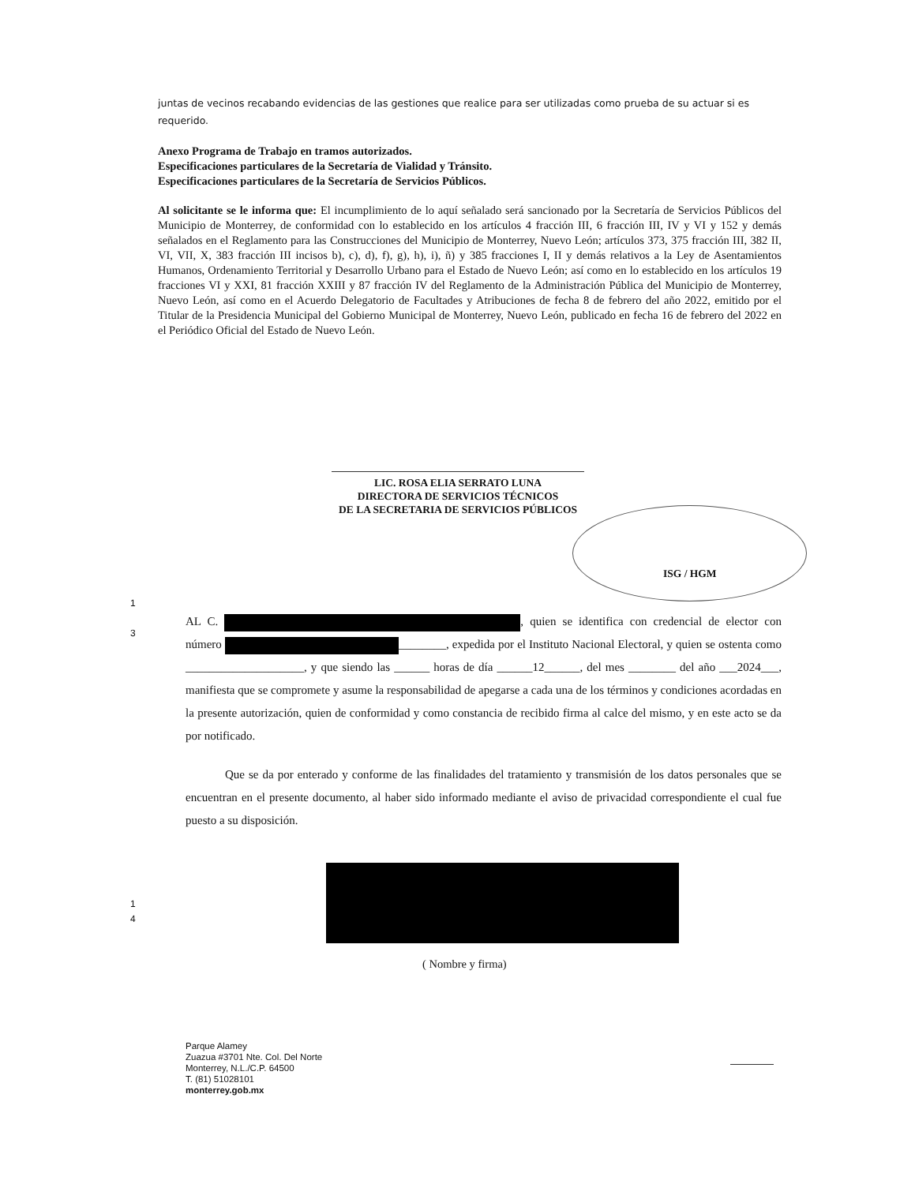juntas de vecinos recabando evidencias de las gestiones que realice para ser utilizadas como prueba de su actuar si es requerido.
Anexo Programa de Trabajo en tramos autorizados.
Especificaciones particulares de la Secretaría de Vialidad y Tránsito.
Especificaciones particulares de la Secretaría de Servicios Públicos.
Al solicitante se le informa que: El incumplimiento de lo aquí señalado será sancionado por la Secretaría de Servicios Públicos del Municipio de Monterrey, de conformidad con lo establecido en los artículos 4 fracción III, 6 fracción III, IV y VI y 152 y demás señalados en el Reglamento para las Construcciones del Municipio de Monterrey, Nuevo León; artículos 373, 375 fracción III, 382 II, VI, VII, X, 383 fracción III incisos b), c), d), f), g), h), i), ñ) y 385 fracciones I, II y demás relativos a la Ley de Asentamientos Humanos, Ordenamiento Territorial y Desarrollo Urbano para el Estado de Nuevo León; así como en lo establecido en los artículos 19 fracciones VI y XXI, 81 fracción XXIII y 87 fracción IV del Reglamento de la Administración Pública del Municipio de Monterrey, Nuevo León, así como en el Acuerdo Delegatorio de Facultades y Atribuciones de fecha 8 de febrero del año 2022, emitido por el Titular de la Presidencia Municipal del Gobierno Municipal de Monterrey, Nuevo León, publicado en fecha 16 de febrero del 2022 en el Periódico Oficial del Estado de Nuevo León.
LIC. ROSA ELIA SERRATO LUNA
DIRECTORA DE SERVICIOS TÉCNICOS
DE LA SECRETARIA DE SERVICIOS PÚBLICOS
ISG / HGM
1
3
AL C. , quien se identifica con credencial de elector con número ________, expedida por el Instituto Nacional Electoral, y quien se ostenta como ____________________, y que siendo las ______ horas de día ______12______, del mes ________ del año ___2024___, manifiesta que se compromete y asume la responsabilidad de apegarse a cada una de los términos y condiciones acordadas en la presente autorización, quien de conformidad y como constancia de recibido firma al calce del mismo, y en este acto se da por notificado.
Que se da por enterado y conforme de las finalidades del tratamiento y transmisión de los datos personales que se encuentran en el presente documento, al haber sido informado mediante el aviso de privacidad correspondiente el cual fue puesto a su disposición.
1
4
( Nombre y firma)
Parque Alamey
Zuazua #3701 Nte. Col. Del Norte
Monterrey, N.L./C.P. 64500
T. (81) 51028101
monterrey.gob.mx